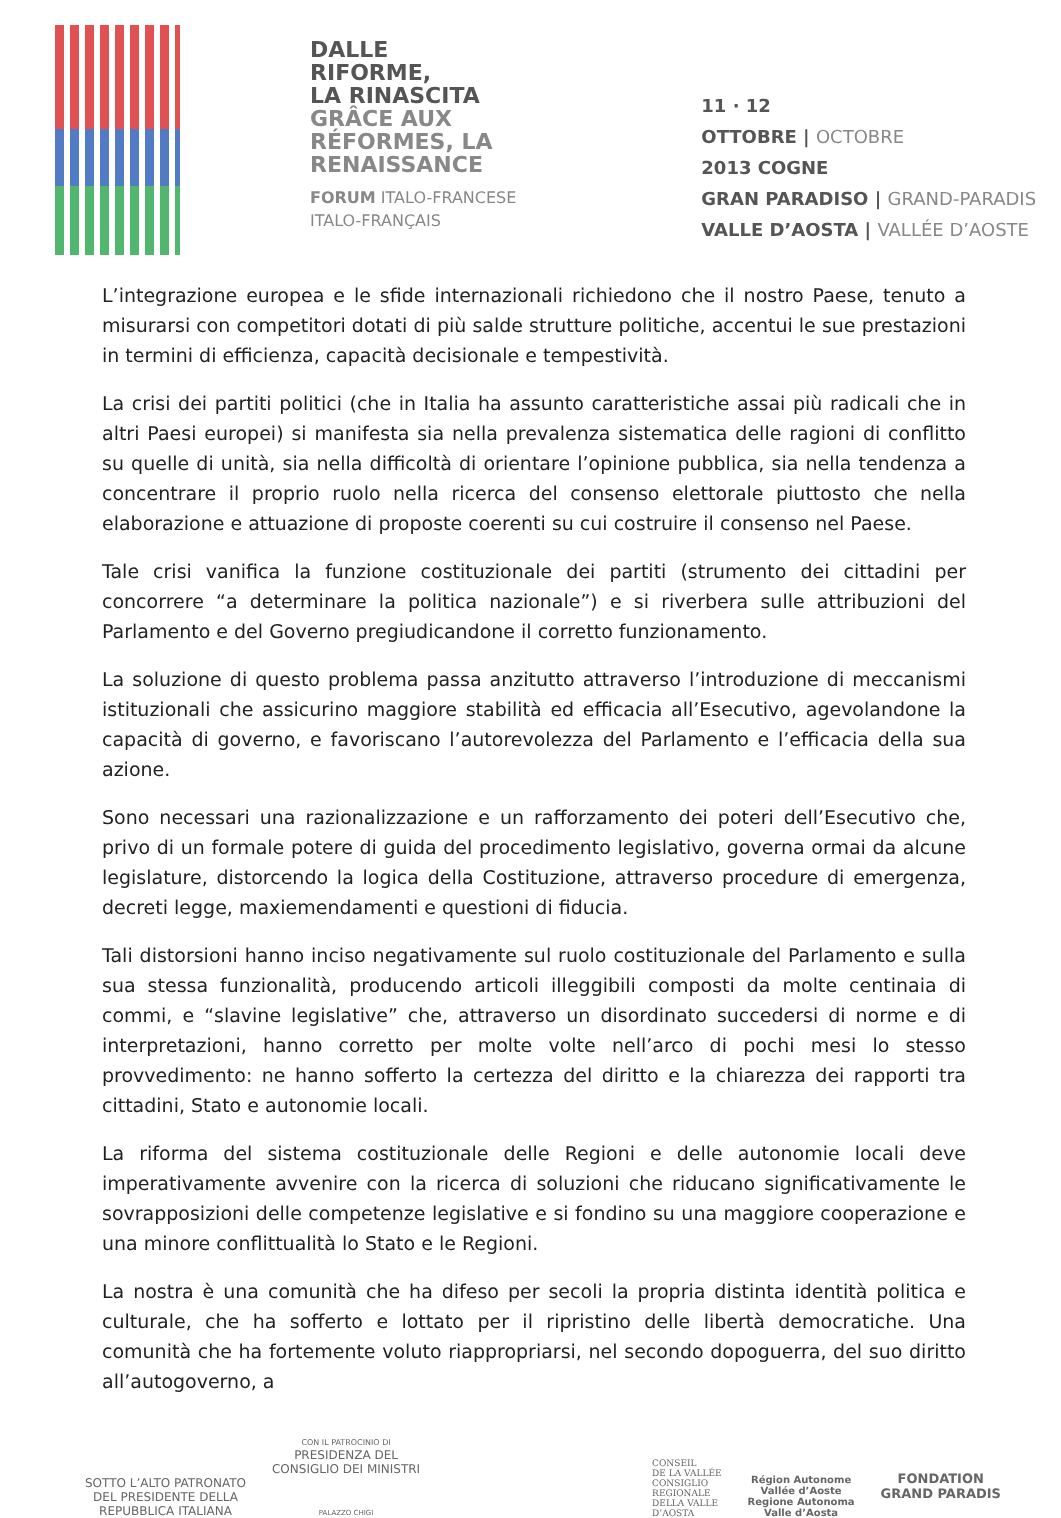DALLE
RIFORME,
LA RINASCITA
GRÂCE AUX
RÉFORMES, LA
RENAISSANCE
FORUM ITALO-FRANCESE
ITALO-FRANÇAIS
11 · 12
OTTOBRE | OCTOBRE
2013 COGNE
GRAN PARADISO | GRAND-PARADIS
VALLE D’AOSTA | VALLÉE D’AOSTE
L’integrazione europea e le sfide internazionali richiedono che il nostro Paese, tenuto a misurarsi con competitori dotati di più salde strutture politiche, accentui le sue prestazioni in termini di efficienza, capacità decisionale e tempestività.
La crisi dei partiti politici (che in Italia ha assunto caratteristiche assai più radicali che in altri Paesi europei) si manifesta sia nella prevalenza sistematica delle ragioni di conflitto su quelle di unità, sia nella difficoltà di orientare l’opinione pubblica, sia nella tendenza a concentrare il proprio ruolo nella ricerca del consenso elettorale piuttosto che nella elaborazione e attuazione di proposte coerenti su cui costruire il consenso nel Paese.
Tale crisi vanifica la funzione costituzionale dei partiti (strumento dei cittadini per concorrere “a determinare la politica nazionale”) e si riverbera sulle attribuzioni del Parlamento e del Governo pregiudicandone il corretto funzionamento.
La soluzione di questo problema passa anzitutto attraverso l’introduzione di meccanismi istituzionali che assicurino maggiore stabilità ed efficacia all’Esecutivo, agevolandone la capacità di governo, e favoriscano l’autorevolezza del Parlamento e l’efficacia della sua azione.
Sono necessari una razionalizzazione e un rafforzamento dei poteri dell’Esecutivo che, privo di un formale potere di guida del procedimento legislativo, governa ormai da alcune legislature, distorcendo la logica della Costituzione, attraverso procedure di emergenza, decreti legge, maxiemendamenti e questioni di fiducia.
Tali distorsioni hanno inciso negativamente sul ruolo costituzionale del Parlamento e sulla sua stessa funzionalità, producendo articoli illeggibili composti da molte centinaia di commi, e “slavine legislative” che, attraverso un disordinato succedersi di norme e di interpretazioni, hanno corretto per molte volte nell’arco di pochi mesi lo stesso provvedimento: ne hanno sofferto la certezza del diritto e la chiarezza dei rapporti tra cittadini, Stato e autonomie locali.
La riforma del sistema costituzionale delle Regioni e delle autonomie locali deve imperativamente avvenire con la ricerca di soluzioni che riducano significativamente le sovrapposizioni delle competenze legislative e si fondino su una maggiore cooperazione e una minore conflittualità lo Stato e le Regioni.
La nostra è una comunità che ha difeso per secoli la propria distinta identità politica e culturale, che ha sofferto e lottato per il ripristino delle libertà democratiche. Una comunità che ha fortemente voluto riappropriarsi, nel secondo dopoguerra, del suo diritto all’autogoverno, a
SOTTO L’ALTO PATRONATO
DEL PRESIDENTE DELLA
REPUBBLICA ITALIANA
CON IL PATROCINIO DI
PRESIDENZA DEL
CONSIGLIO DEI MINISTRI
PALAZZO CHIGI
CONSEIL
DE LA VALLÉE
CONSIGLIO
REGIONALE
DELLA VALLE
D’AOSTA
Région Autonome
Vallée d’Aoste
Regione Autonoma
Valle d’Aosta
FONDATION
GRAND PARADIS